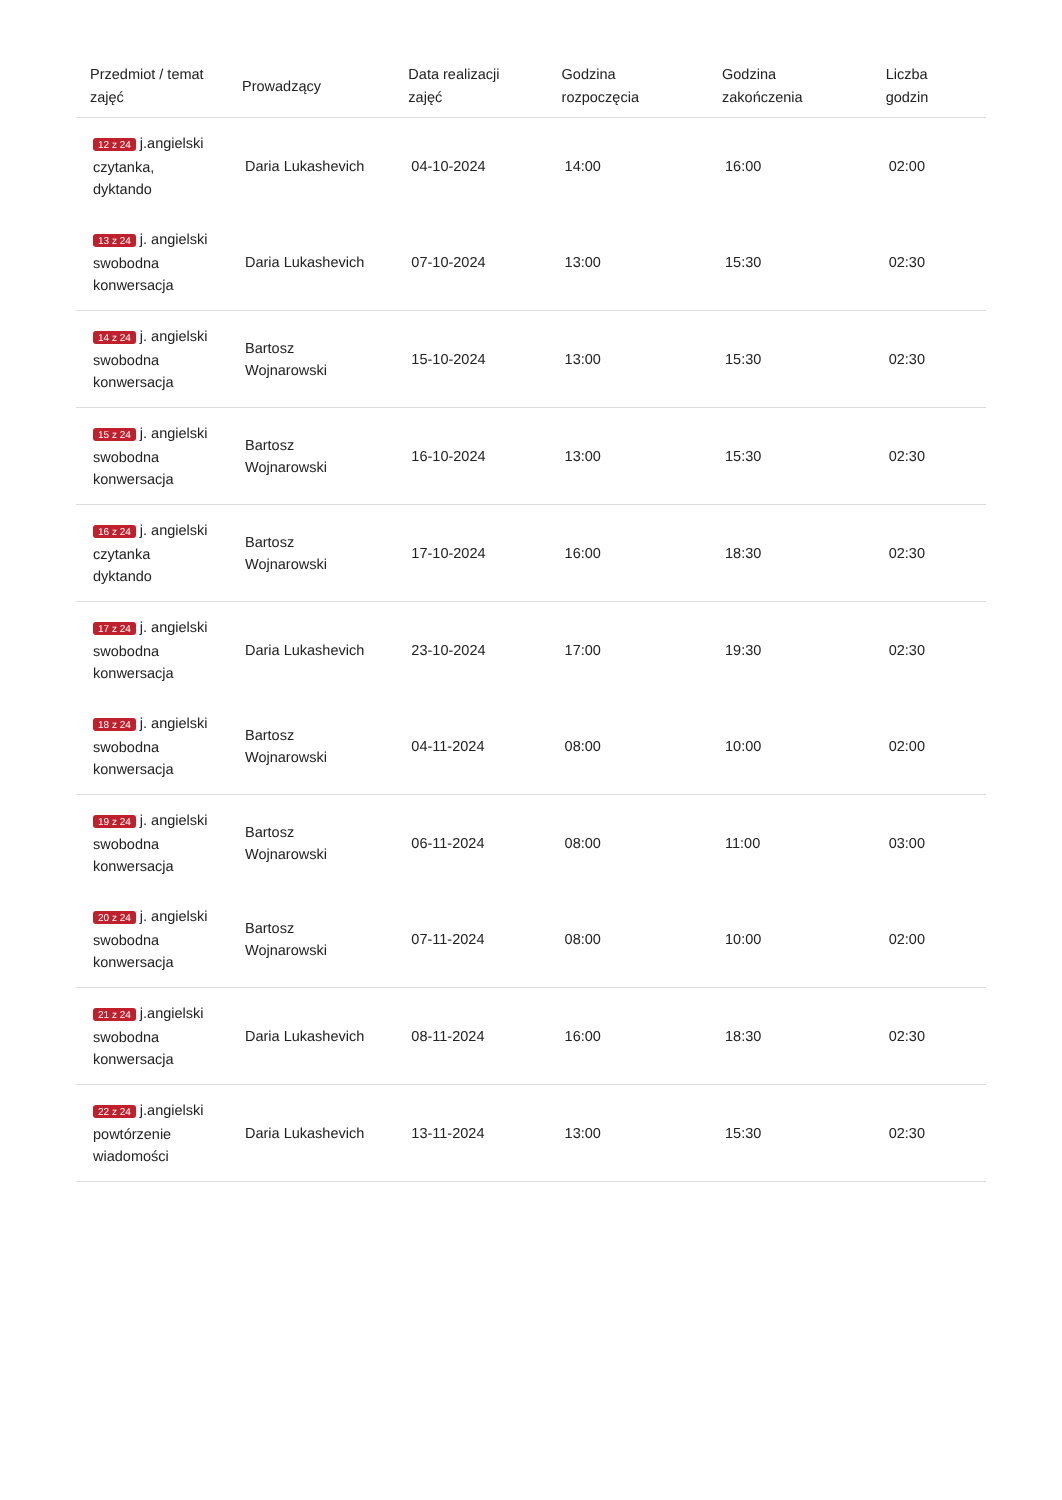| Przedmiot / temat zajęć | Prowadzący | Data realizacji zajęć | Godzina rozpoczęcia | Godzina zakończenia | Liczba godzin |
| --- | --- | --- | --- | --- | --- |
| 12 z 24 j.angielski czytanka, dyktando | Daria Lukashevich | 04-10-2024 | 14:00 | 16:00 | 02:00 |
| 13 z 24 j. angielski swobodna konwersacja | Daria Lukashevich | 07-10-2024 | 13:00 | 15:30 | 02:30 |
| 14 z 24 j. angielski swobodna konwersacja | Bartosz Wojnarowski | 15-10-2024 | 13:00 | 15:30 | 02:30 |
| 15 z 24 j. angielski swobodna konwersacja | Bartosz Wojnarowski | 16-10-2024 | 13:00 | 15:30 | 02:30 |
| 16 z 24 j. angielski czytanka dyktando | Bartosz Wojnarowski | 17-10-2024 | 16:00 | 18:30 | 02:30 |
| 17 z 24 j. angielski swobodna konwersacja | Daria Lukashevich | 23-10-2024 | 17:00 | 19:30 | 02:30 |
| 18 z 24 j. angielski swobodna konwersacja | Bartosz Wojnarowski | 04-11-2024 | 08:00 | 10:00 | 02:00 |
| 19 z 24 j. angielski swobodna konwersacja | Bartosz Wojnarowski | 06-11-2024 | 08:00 | 11:00 | 03:00 |
| 20 z 24 j. angielski swobodna konwersacja | Bartosz Wojnarowski | 07-11-2024 | 08:00 | 10:00 | 02:00 |
| 21 z 24 j.angielski swobodna konwersacja | Daria Lukashevich | 08-11-2024 | 16:00 | 18:30 | 02:30 |
| 22 z 24 j.angielski powtórzenie wiadomości | Daria Lukashevich | 13-11-2024 | 13:00 | 15:30 | 02:30 |